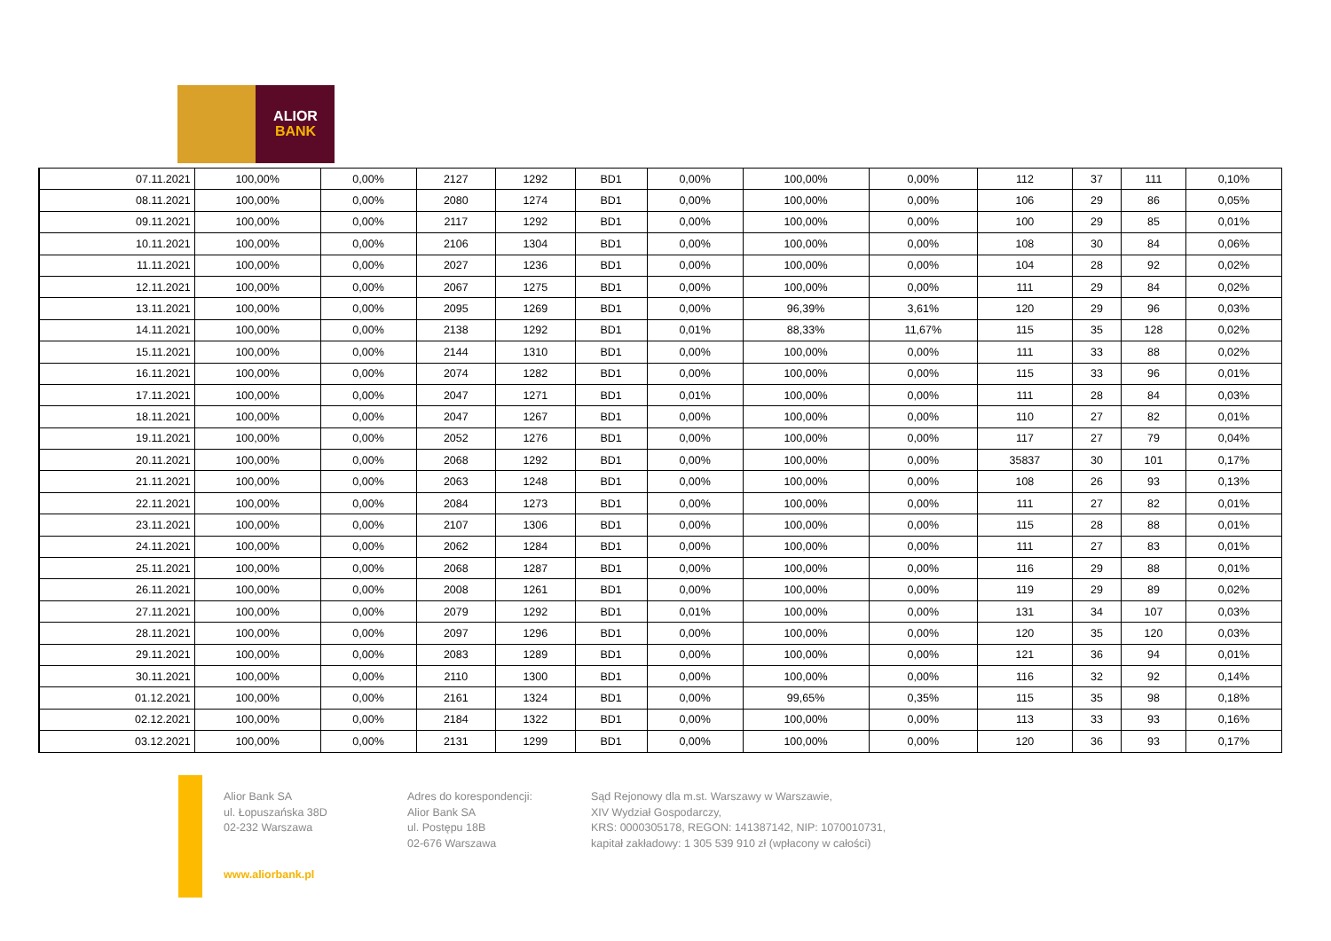ALIOR
BANK
| 07.11.2021 | 100,00% | 0,00% | 2127 | 1292 | BD1 | 0,00% | 100,00% | 0,00% | 112 | 37 | 111 | 0,10% |
| 08.11.2021 | 100,00% | 0,00% | 2080 | 1274 | BD1 | 0,00% | 100,00% | 0,00% | 106 | 29 | 86 | 0,05% |
| 09.11.2021 | 100,00% | 0,00% | 2117 | 1292 | BD1 | 0,00% | 100,00% | 0,00% | 100 | 29 | 85 | 0,01% |
| 10.11.2021 | 100,00% | 0,00% | 2106 | 1304 | BD1 | 0,00% | 100,00% | 0,00% | 108 | 30 | 84 | 0,06% |
| 11.11.2021 | 100,00% | 0,00% | 2027 | 1236 | BD1 | 0,00% | 100,00% | 0,00% | 104 | 28 | 92 | 0,02% |
| 12.11.2021 | 100,00% | 0,00% | 2067 | 1275 | BD1 | 0,00% | 100,00% | 0,00% | 111 | 29 | 84 | 0,02% |
| 13.11.2021 | 100,00% | 0,00% | 2095 | 1269 | BD1 | 0,00% | 96,39% | 3,61% | 120 | 29 | 96 | 0,03% |
| 14.11.2021 | 100,00% | 0,00% | 2138 | 1292 | BD1 | 0,01% | 88,33% | 11,67% | 115 | 35 | 128 | 0,02% |
| 15.11.2021 | 100,00% | 0,00% | 2144 | 1310 | BD1 | 0,00% | 100,00% | 0,00% | 111 | 33 | 88 | 0,02% |
| 16.11.2021 | 100,00% | 0,00% | 2074 | 1282 | BD1 | 0,00% | 100,00% | 0,00% | 115 | 33 | 96 | 0,01% |
| 17.11.2021 | 100,00% | 0,00% | 2047 | 1271 | BD1 | 0,01% | 100,00% | 0,00% | 111 | 28 | 84 | 0,03% |
| 18.11.2021 | 100,00% | 0,00% | 2047 | 1267 | BD1 | 0,00% | 100,00% | 0,00% | 110 | 27 | 82 | 0,01% |
| 19.11.2021 | 100,00% | 0,00% | 2052 | 1276 | BD1 | 0,00% | 100,00% | 0,00% | 117 | 27 | 79 | 0,04% |
| 20.11.2021 | 100,00% | 0,00% | 2068 | 1292 | BD1 | 0,00% | 100,00% | 0,00% | 35837 | 30 | 101 | 0,17% |
| 21.11.2021 | 100,00% | 0,00% | 2063 | 1248 | BD1 | 0,00% | 100,00% | 0,00% | 108 | 26 | 93 | 0,13% |
| 22.11.2021 | 100,00% | 0,00% | 2084 | 1273 | BD1 | 0,00% | 100,00% | 0,00% | 111 | 27 | 82 | 0,01% |
| 23.11.2021 | 100,00% | 0,00% | 2107 | 1306 | BD1 | 0,00% | 100,00% | 0,00% | 115 | 28 | 88 | 0,01% |
| 24.11.2021 | 100,00% | 0,00% | 2062 | 1284 | BD1 | 0,00% | 100,00% | 0,00% | 111 | 27 | 83 | 0,01% |
| 25.11.2021 | 100,00% | 0,00% | 2068 | 1287 | BD1 | 0,00% | 100,00% | 0,00% | 116 | 29 | 88 | 0,01% |
| 26.11.2021 | 100,00% | 0,00% | 2008 | 1261 | BD1 | 0,00% | 100,00% | 0,00% | 119 | 29 | 89 | 0,02% |
| 27.11.2021 | 100,00% | 0,00% | 2079 | 1292 | BD1 | 0,01% | 100,00% | 0,00% | 131 | 34 | 107 | 0,03% |
| 28.11.2021 | 100,00% | 0,00% | 2097 | 1296 | BD1 | 0,00% | 100,00% | 0,00% | 120 | 35 | 120 | 0,03% |
| 29.11.2021 | 100,00% | 0,00% | 2083 | 1289 | BD1 | 0,00% | 100,00% | 0,00% | 121 | 36 | 94 | 0,01% |
| 30.11.2021 | 100,00% | 0,00% | 2110 | 1300 | BD1 | 0,00% | 100,00% | 0,00% | 116 | 32 | 92 | 0,14% |
| 01.12.2021 | 100,00% | 0,00% | 2161 | 1324 | BD1 | 0,00% | 99,65% | 0,35% | 115 | 35 | 98 | 0,18% |
| 02.12.2021 | 100,00% | 0,00% | 2184 | 1322 | BD1 | 0,00% | 100,00% | 0,00% | 113 | 33 | 93 | 0,16% |
| 03.12.2021 | 100,00% | 0,00% | 2131 | 1299 | BD1 | 0,00% | 100,00% | 0,00% | 120 | 36 | 93 | 0,17% |
Alior Bank SA
ul. Łopuszańska 38D
02-232 Warszawa
www.aliorbank.pl
Adres do korespondencji:
Alior Bank SA
ul. Postępu 18B
02-676 Warszawa
Sąd Rejonowy dla m.st. Warszawy w Warszawie,
XIV Wydział Gospodarczy,
KRS: 0000305178, REGON: 141387142, NIP: 1070010731,
kapitał zakładowy: 1 305 539 910 zł (wpłacony w całości)